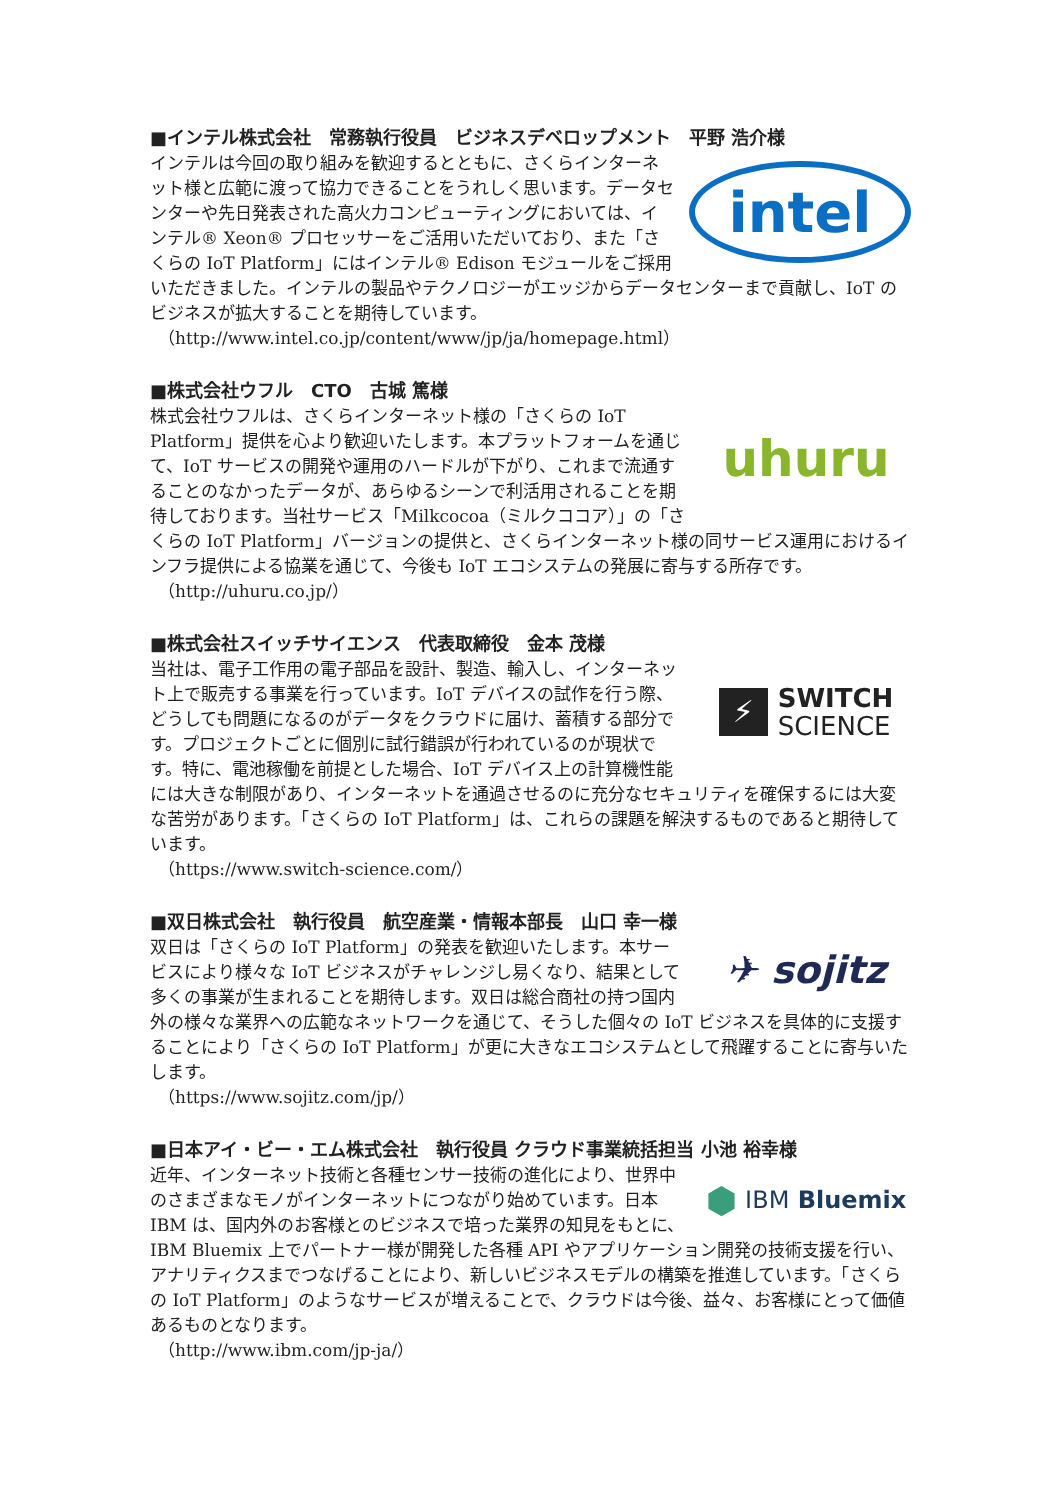■インテル株式会社　常務執行役員　ビジネスデベロップメント　平野 浩介様
intel
インテルは今回の取り組みを歓迎するとともに、さくらインターネット様と広範に渡って協力できることをうれしく思います。データセンターや先日発表された高火力コンピューティングにおいては、インテル® Xeon® プロセッサーをご活用いただいており、また「さくらの IoT Platform」にはインテル® Edison モジュールをご採用いただきました。インテルの製品やテクノロジーがエッジからデータセンターまで貢献し、IoT のビジネスが拡大することを期待しています。
（http://www.intel.co.jp/content/www/jp/ja/homepage.html）
■株式会社ウフル　CTO　古城 篤様
uhuru
株式会社ウフルは、さくらインターネット様の「さくらの IoT Platform」提供を心より歓迎いたします。本プラットフォームを通じて、IoT サービスの開発や運用のハードルが下がり、これまで流通することのなかったデータが、あらゆるシーンで利活用されることを期待しております。当社サービス「Milkcocoa（ミルクココア）」の「さくらの IoT Platform」バージョンの提供と、さくらインターネット様の同サービス運用におけるインフラ提供による協業を通じて、今後も IoT エコシステムの発展に寄与する所存です。
（http://uhuru.co.jp/）
■株式会社スイッチサイエンス　代表取締役　金本 茂様
⚡ SWITCH
SCIENCE
当社は、電子工作用の電子部品を設計、製造、輸入し、インターネット上で販売する事業を行っています。IoT デバイスの試作を行う際、どうしても問題になるのがデータをクラウドに届け、蓄積する部分です。プロジェクトごとに個別に試行錯誤が行われているのが現状です。特に、電池稼働を前提とした場合、IoT デバイス上の計算機性能には大きな制限があり、インターネットを通過させるのに充分なセキュリティを確保するには大変な苦労があります。「さくらの IoT Platform」は、これらの課題を解決するものであると期待しています。
（https://www.switch-science.com/）
■双日株式会社　執行役員　航空産業・情報本部長　山口 幸一様
✈ sojitz
双日は「さくらの IoT Platform」の発表を歓迎いたします。本サービスにより様々な IoT ビジネスがチャレンジし易くなり、結果として多くの事業が生まれることを期待します。双日は総合商社の持つ国内外の様々な業界への広範なネットワークを通じて、そうした個々の IoT ビジネスを具体的に支援することにより「さくらの IoT Platform」が更に大きなエコシステムとして飛躍することに寄与いたします。
（https://www.sojitz.com/jp/）
■日本アイ・ビー・エム株式会社　執行役員 クラウド事業統括担当 小池 裕幸様
⬢ IBM Bluemix
近年、インターネット技術と各種センサー技術の進化により、世界中のさまざまなモノがインターネットにつながり始めています。日本 IBM は、国内外のお客様とのビジネスで培った業界の知見をもとに、IBM Bluemix 上でパートナー様が開発した各種 API やアプリケーション開発の技術支援を行い、アナリティクスまでつなげることにより、新しいビジネスモデルの構築を推進しています。「さくらの IoT Platform」のようなサービスが増えることで、クラウドは今後、益々、お客様にとって価値あるものとなります。
（http://www.ibm.com/jp-ja/）